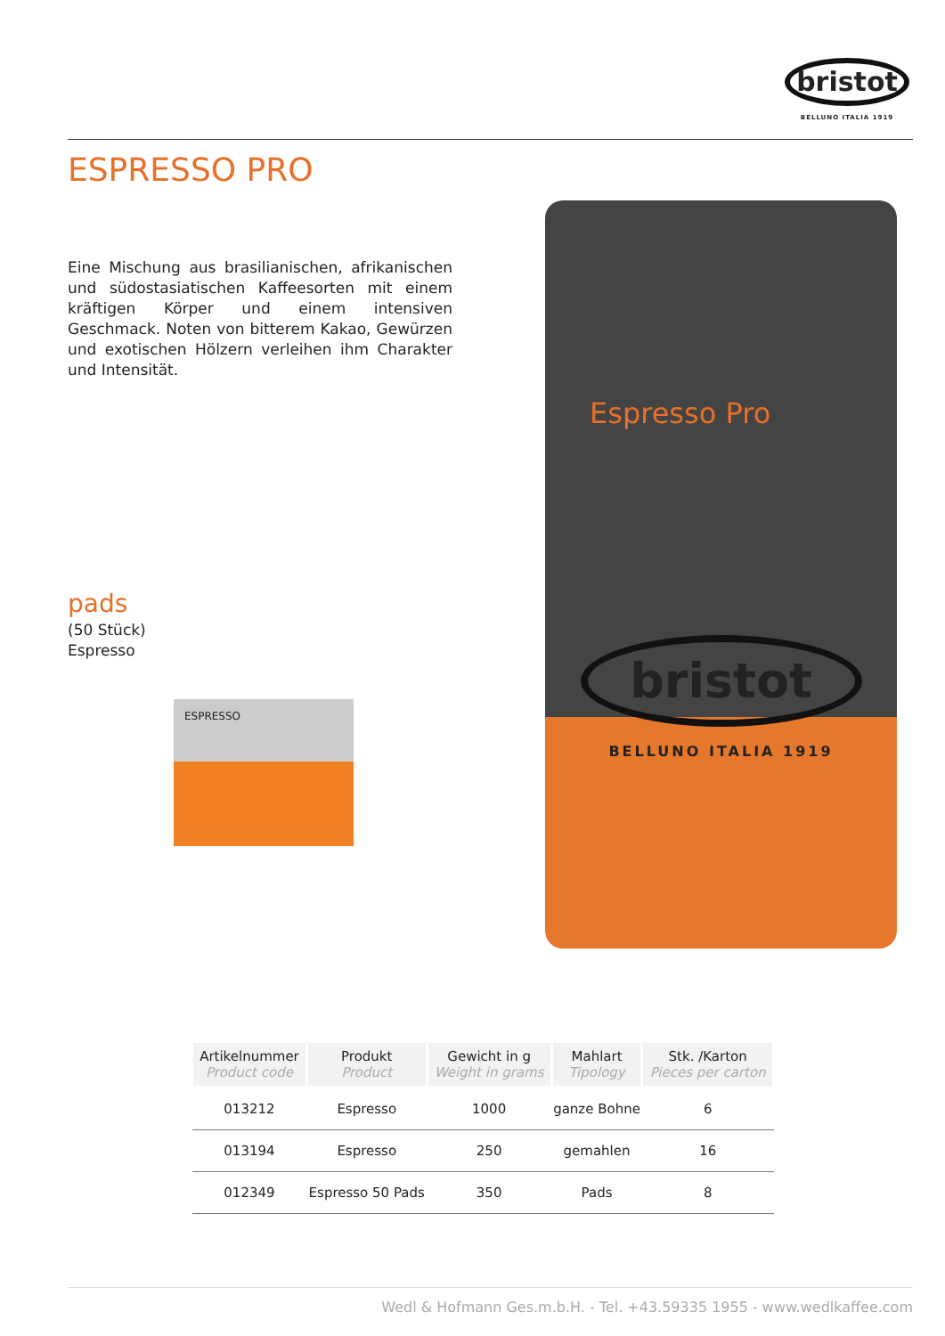bristot
BELLUNO ITALIA 1919
ESPRESSO PRO
Eine Mischung aus brasilianischen, afrikanischen und südostasiatischen Kaffeesorten mit einem kräftigen Körper und einem intensiven Geschmack. Noten von bitterem Kakao, Gewürzen und exotischen Hölzern verleihen ihm Charakter und Intensität.
pads
(50 Stück)
Espresso
ESPRESSO
Espresso Pro
bristot
BELLUNO ITALIA 1919
| Artikelnummer Product code | Produkt Product | Gewicht in g Weight in grams | Mahlart Tipology | Stk. /Karton Pieces per carton |
| --- | --- | --- | --- | --- |
| 013212 | Espresso | 1000 | ganze Bohne | 6 |
| 013194 | Espresso | 250 | gemahlen | 16 |
| 012349 | Espresso 50 Pads | 350 | Pads | 8 |
Wedl & Hofmann Ges.m.b.H. - Tel. +43.59335 1955 - www.wedlkaffee.com